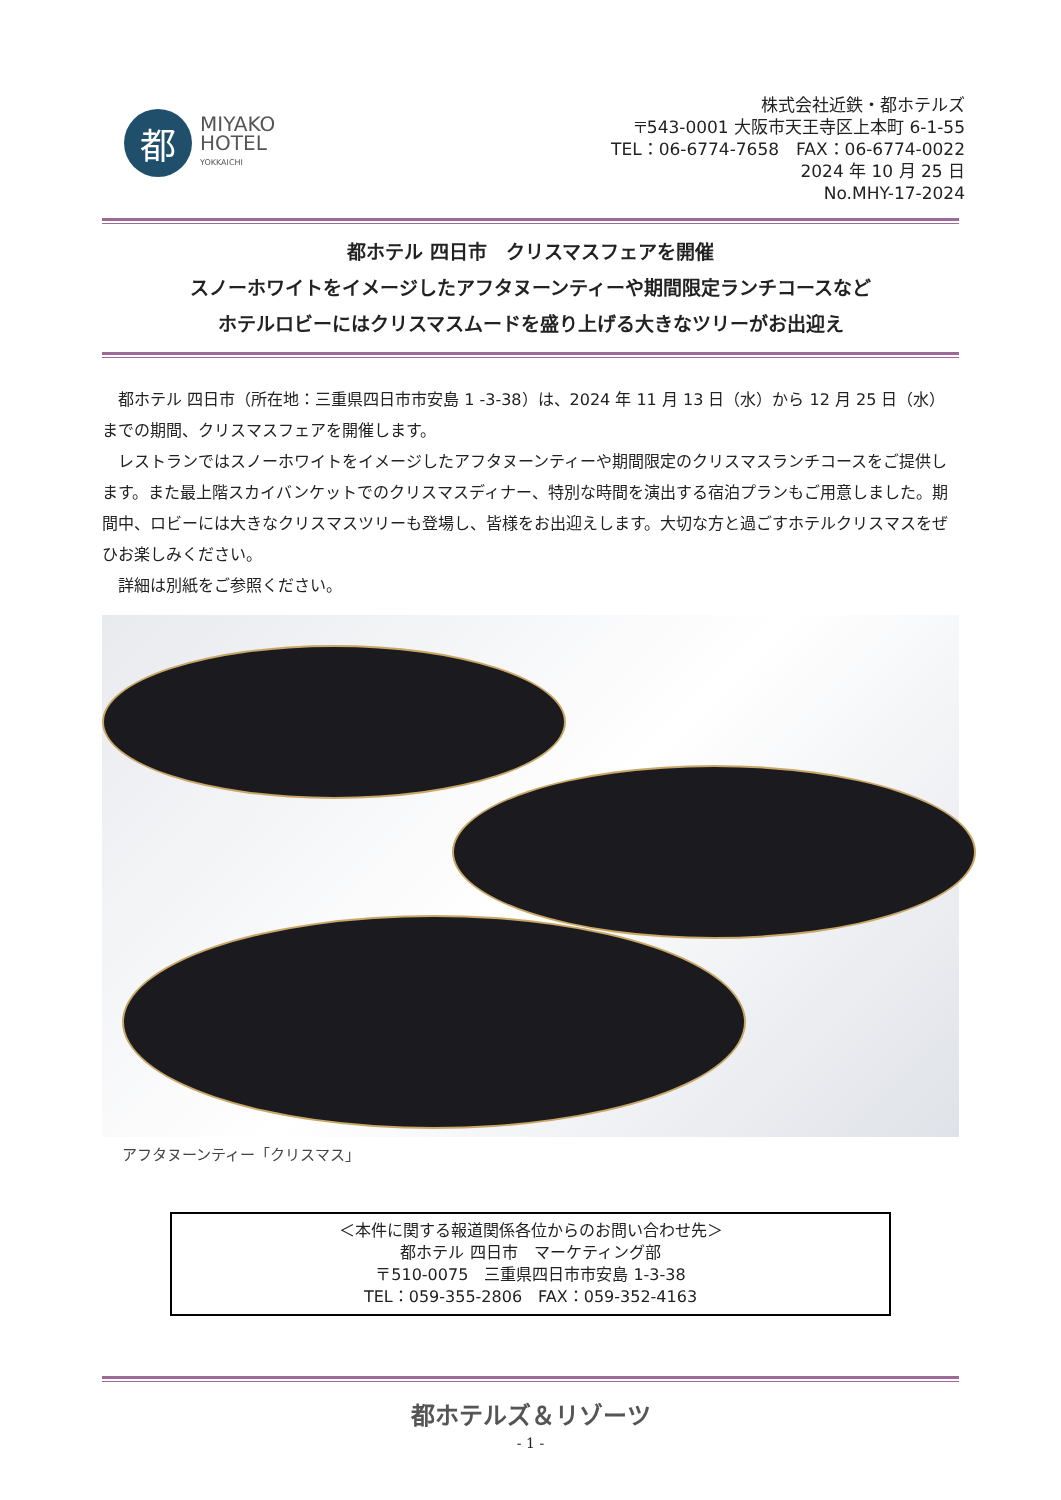都
MIYAKO
HOTEL
YOKKAICHI
株式会社近鉄・都ホテルズ
〒543-0001 大阪市天王寺区上本町 6-1-55
TEL：06-6774-7658　FAX：06-6774-0022
2024 年 10 月 25 日
No.MHY-17-2024
都ホテル 四日市　クリスマスフェアを開催
スノーホワイトをイメージしたアフタヌーンティーや期間限定ランチコースなど
ホテルロビーにはクリスマスムードを盛り上げる大きなツリーがお出迎え
都ホテル 四日市（所在地：三重県四日市市安島 1 -3-38）は、2024 年 11 月 13 日（水）から 12 月 25 日（水）までの期間、クリスマスフェアを開催します。
レストランではスノーホワイトをイメージしたアフタヌーンティーや期間限定のクリスマスランチコースをご提供します。また最上階スカイバンケットでのクリスマスディナー、特別な時間を演出する宿泊プランもご用意しました。期間中、ロビーには大きなクリスマスツリーも登場し、皆様をお出迎えします。大切な方と過ごすホテルクリスマスをぜひお楽しみください。
詳細は別紙をご参照ください。
アフタヌーンティー「クリスマス」
＜本件に関する報道関係各位からのお問い合わせ先＞
都ホテル 四日市　マーケティング部
〒510-0075　三重県四日市市安島 1-3-38
TEL：059-355-2806　FAX：059-352-4163
都ホテルズ＆リゾーツ
- 1 -